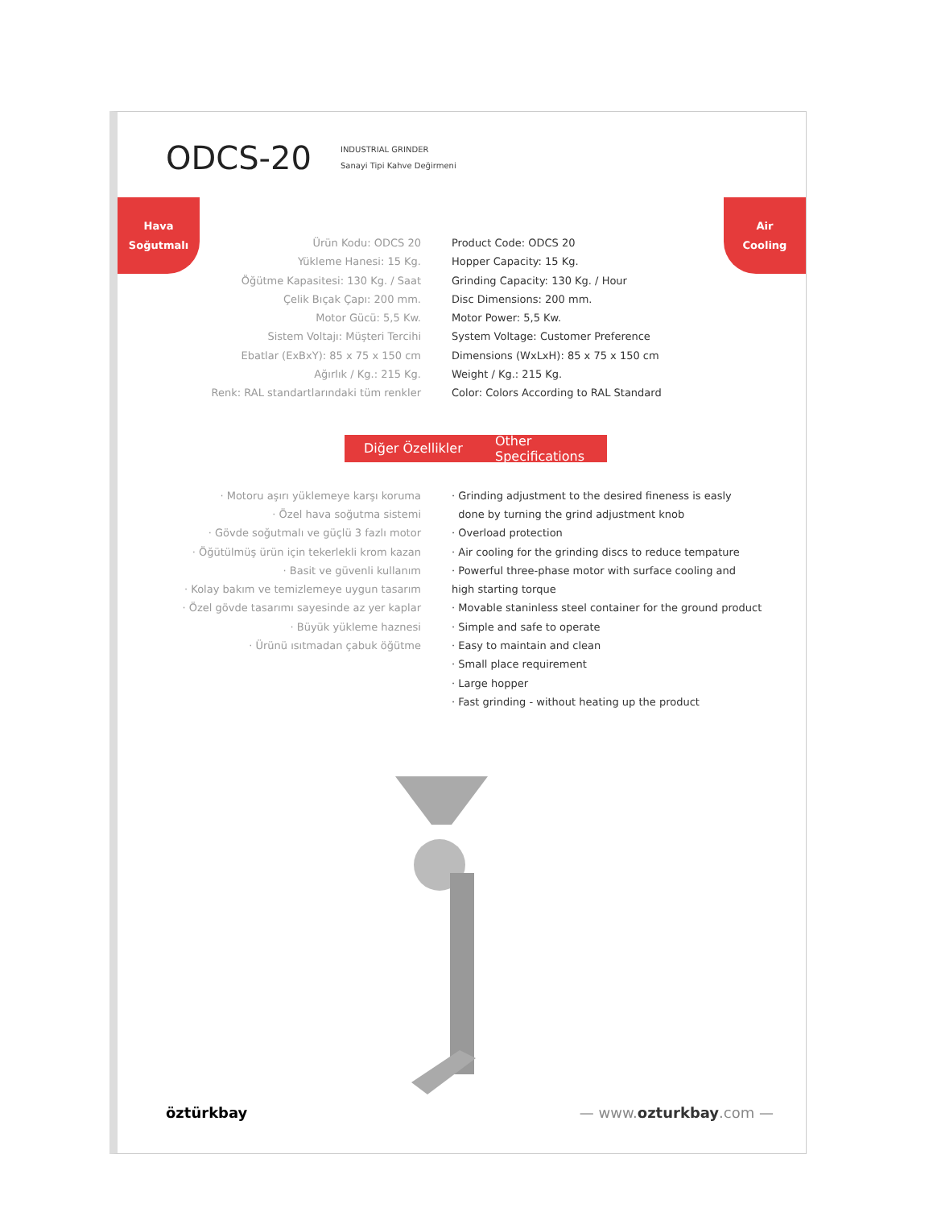ODCS-20
INDUSTRIAL GRINDER
Sanayi Tipi Kahve Değirmeni
Hava
Soğutmalı
Air
Cooling
Ürün Kodu: ODCS 20
Yükleme Hanesi: 15 Kg.
Öğütme Kapasitesi: 130 Kg. / Saat
Çelik Bıçak Çapı: 200 mm.
Motor Gücü: 5,5 Kw.
Sistem Voltajı: Müşteri Tercihi
Ebatlar (ExBxY): 85 x 75 x 150 cm
Ağırlık / Kg.: 215 Kg.
Renk: RAL standartlarındaki tüm renkler
Product Code: ODCS 20
Hopper Capacity: 15 Kg.
Grinding Capacity: 130 Kg. / Hour
Disc Dimensions: 200 mm.
Motor Power: 5,5 Kw.
System Voltage: Customer Preference
Dimensions (WxLxH): 85 x 75 x 150 cm
Weight / Kg.: 215 Kg.
Color: Colors According to RAL Standard
Diğer Özellikler Other Specifications
· Motoru aşırı yüklemeye karşı koruma
· Özel hava soğutma sistemi
· Gövde soğutmalı ve güçlü 3 fazlı motor
· Öğütülmüş ürün için tekerlekli krom kazan
· Basit ve güvenli kullanım
· Kolay bakım ve temizlemeye uygun tasarım
· Özel gövde tasarımı sayesinde az yer kaplar
· Büyük yükleme haznesi
· Ürünü ısıtmadan çabuk öğütme
· Grinding adjustment to the desired fineness is easly
done by turning the grind adjustment knob
· Overload protection
· Air cooling for the grinding discs to reduce tempature
· Powerful three-phase motor with surface cooling and
high starting torque
· Movable staninless steel container for the ground product
· Simple and safe to operate
· Easy to maintain and clean
· Small place requirement
· Large hopper
· Fast grinding - without heating up the product
öztürkbay — www.ozturkbay.com —